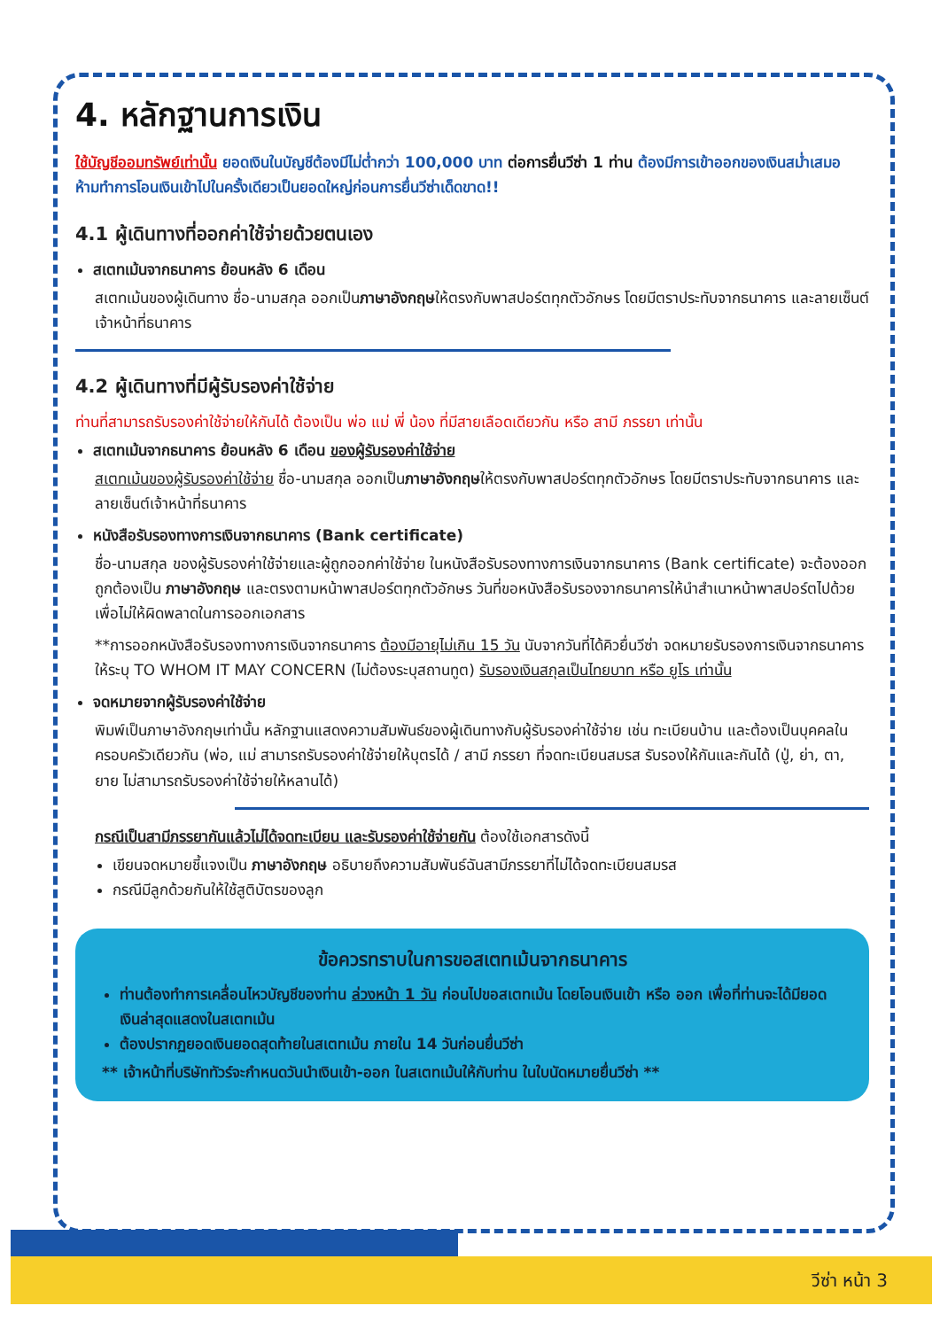4. หลักฐานการเงิน
ใช้บัญชีออมทรัพย์เท่านั้น ยอดเงินในบัญชีต้องมีไม่ต่ำกว่า 100,000 บาท ต่อการยื่นวีซ่า 1 ท่าน ต้องมีการเข้าออกของเงินสม่ำเสมอ ห้ามทำการโอนเงินเข้าไปในครั้งเดียวเป็นยอดใหญ่ก่อนการยื่นวีซ่าเด็ดขาด!!
4.1 ผู้เดินทางที่ออกค่าใช้จ่ายด้วยตนเอง
สเตทเม้นจากธนาคาร ย้อนหลัง 6 เดือน
สเตทเม้นของผู้เดินทาง ชื่อ-นามสกุล ออกเป็นภาษาอังกฤษให้ตรงกับพาสปอร์ตทุกตัวอักษร โดยมีตราประทับจากธนาคาร และลายเซ็นต์เจ้าหน้าที่ธนาคาร
4.2 ผู้เดินทางที่มีผู้รับรองค่าใช้จ่าย
ท่านที่สามารถรับรองค่าใช้จ่ายให้กันได้ ต้องเป็น พ่อ แม่ พี่ น้อง ที่มีสายเลือดเดียวกัน หรือ สามี ภรรยา เท่านั้น
สเตทเม้นจากธนาคาร ย้อนหลัง 6 เดือน ของผู้รับรองค่าใช้จ่าย
สเตทเม้นของผู้รับรองค่าใช้จ่าย ชื่อ-นามสกุล ออกเป็นภาษาอังกฤษให้ตรงกับพาสปอร์ตทุกตัวอักษร โดยมีตราประทับจากธนาคาร และลายเซ็นต์เจ้าหน้าที่ธนาคาร
หนังสือรับรองทางการเงินจากธนาคาร (Bank certificate)
ชื่อ-นามสกุล ของผู้รับรองค่าใช้จ่ายและผู้ถูกออกค่าใช้จ่าย ในหนังสือรับรองทางการเงินจากธนาคาร (Bank certificate) จะต้องออกถูกต้องเป็น ภาษาอังกฤษ และตรงตามหน้าพาสปอร์ตทุกตัวอักษร วันที่ขอหนังสือรับรองจากธนาคารให้นำสำเนาหน้าพาสปอร์ตไปด้วย เพื่อไม่ให้ผิดพลาดในการออกเอกสาร
**การออกหนังสือรับรองทางการเงินจากธนาคาร ต้องมีอายุไม่เกิน 15 วัน นับจากวันที่ได้คิวยื่นวีซ่า จดหมายรับรองการเงินจากธนาคารให้ระบุ TO WHOM IT MAY CONCERN (ไม่ต้องระบุสถานทูต) รับรองเงินสกุลเป็นไทยบาท หรือ ยูโร เท่านั้น
จดหมายจากผู้รับรองค่าใช้จ่าย
พิมพ์เป็นภาษาอังกฤษเท่านั้น หลักฐานแสดงความสัมพันธ์ของผู้เดินทางกับผู้รับรองค่าใช้จ่าย เช่น ทะเบียนบ้าน และต้องเป็นบุคคลในครอบครัวเดียวกัน (พ่อ, แม่ สามารถรับรองค่าใช้จ่ายให้บุตรได้ / สามี ภรรยา ที่จดทะเบียนสมรส รับรองให้กันและกันได้ (ปู่, ย่า, ตา, ยาย ไม่สามารถรับรองค่าใช้จ่ายให้หลานได้)
กรณีเป็นสามีภรรยากันแล้วไม่ได้จดทะเบียน และรับรองค่าใช้จ่ายกัน ต้องใช้เอกสารดังนี้
เขียนจดหมายชี้แจงเป็น ภาษาอังกฤษ อธิบายถึงความสัมพันธ์ฉันสามีภรรยาที่ไม่ได้จดทะเบียนสมรส
กรณีมีลูกด้วยกันให้ใช้สูติบัตรของลูก
ข้อควรทราบในการขอสเตทเม้นจากธนาคาร
ท่านต้องทำการเคลื่อนไหวบัญชีของท่าน ล่วงหน้า 1 วัน ก่อนไปขอสเตทเม้น โดยโอนเงินเข้า หรือ ออก เพื่อที่ท่านจะได้มียอดเงินล่าสุดแสดงในสเตทเม้น
ต้องปรากฏยอดเงินยอดสุดท้ายในสเตทเม้น ภายใน 14 วันก่อนยื่นวีซ่า
** เจ้าหน้าที่บริษัททัวร์จะกำหนดวันนำเงินเข้า-ออก ในสเตทเม้นให้กับท่าน ในใบนัดหมายยื่นวีซ่า **
วีซ่า หน้า 3